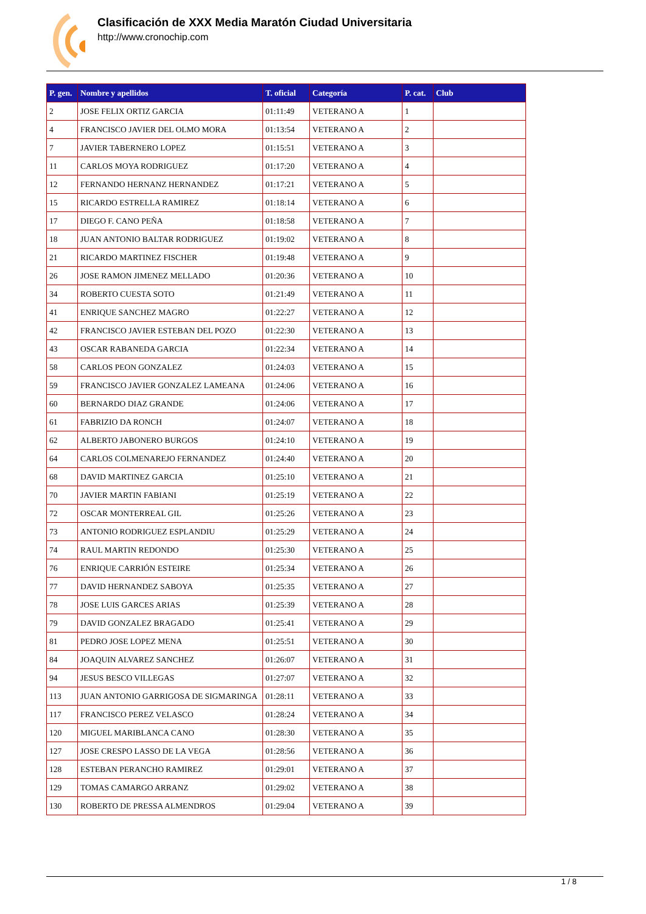Clasificación de XXX Media Maratón Ciudad Universitaria
http://www.cronochip.com
| P. gen. | Nombre y apellidos | T. oficial | Categoría | P. cat. | Club |
| --- | --- | --- | --- | --- | --- |
| 2 | JOSE FELIX ORTIZ GARCIA | 01:11:49 | VETERANO A | 1 | |
| 4 | FRANCISCO JAVIER DEL OLMO MORA | 01:13:54 | VETERANO A | 2 | |
| 7 | JAVIER TABERNERO LOPEZ | 01:15:51 | VETERANO A | 3 | |
| 11 | CARLOS MOYA RODRIGUEZ | 01:17:20 | VETERANO A | 4 | |
| 12 | FERNANDO HERNANZ HERNANDEZ | 01:17:21 | VETERANO A | 5 | |
| 15 | RICARDO ESTRELLA RAMIREZ | 01:18:14 | VETERANO A | 6 | |
| 17 | DIEGO F. CANO PEÑA | 01:18:58 | VETERANO A | 7 | |
| 18 | JUAN ANTONIO BALTAR RODRIGUEZ | 01:19:02 | VETERANO A | 8 | |
| 21 | RICARDO MARTINEZ FISCHER | 01:19:48 | VETERANO A | 9 | |
| 26 | JOSE RAMON JIMENEZ MELLADO | 01:20:36 | VETERANO A | 10 | |
| 34 | ROBERTO CUESTA SOTO | 01:21:49 | VETERANO A | 11 | |
| 41 | ENRIQUE SANCHEZ MAGRO | 01:22:27 | VETERANO A | 12 | |
| 42 | FRANCISCO JAVIER ESTEBAN DEL POZO | 01:22:30 | VETERANO A | 13 | |
| 43 | OSCAR RABANEDA GARCIA | 01:22:34 | VETERANO A | 14 | |
| 58 | CARLOS PEON GONZALEZ | 01:24:03 | VETERANO A | 15 | |
| 59 | FRANCISCO JAVIER GONZALEZ LAMEANA | 01:24:06 | VETERANO A | 16 | |
| 60 | BERNARDO DIAZ GRANDE | 01:24:06 | VETERANO A | 17 | |
| 61 | FABRIZIO DA RONCH | 01:24:07 | VETERANO A | 18 | |
| 62 | ALBERTO JABONERO BURGOS | 01:24:10 | VETERANO A | 19 | |
| 64 | CARLOS COLMENAREJO FERNANDEZ | 01:24:40 | VETERANO A | 20 | |
| 68 | DAVID MARTINEZ GARCIA | 01:25:10 | VETERANO A | 21 | |
| 70 | JAVIER MARTIN FABIANI | 01:25:19 | VETERANO A | 22 | |
| 72 | OSCAR MONTERREAL GIL | 01:25:26 | VETERANO A | 23 | |
| 73 | ANTONIO RODRIGUEZ ESPLANDIU | 01:25:29 | VETERANO A | 24 | |
| 74 | RAUL MARTIN REDONDO | 01:25:30 | VETERANO A | 25 | |
| 76 | ENRIQUE CARRIÓN ESTEIRE | 01:25:34 | VETERANO A | 26 | |
| 77 | DAVID HERNANDEZ SABOYA | 01:25:35 | VETERANO A | 27 | |
| 78 | JOSE LUIS GARCES ARIAS | 01:25:39 | VETERANO A | 28 | |
| 79 | DAVID GONZALEZ BRAGADO | 01:25:41 | VETERANO A | 29 | |
| 81 | PEDRO JOSE LOPEZ MENA | 01:25:51 | VETERANO A | 30 | |
| 84 | JOAQUIN ALVAREZ SANCHEZ | 01:26:07 | VETERANO A | 31 | |
| 94 | JESUS BESCO VILLEGAS | 01:27:07 | VETERANO A | 32 | |
| 113 | JUAN ANTONIO GARRIGOSA DE SIGMARINGA | 01:28:11 | VETERANO A | 33 | |
| 117 | FRANCISCO PEREZ VELASCO | 01:28:24 | VETERANO A | 34 | |
| 120 | MIGUEL MARIBLANCA CANO | 01:28:30 | VETERANO A | 35 | |
| 127 | JOSE CRESPO LASSO DE LA VEGA | 01:28:56 | VETERANO A | 36 | |
| 128 | ESTEBAN PERANCHO RAMIREZ | 01:29:01 | VETERANO A | 37 | |
| 129 | TOMAS CAMARGO ARRANZ | 01:29:02 | VETERANO A | 38 | |
| 130 | ROBERTO DE PRESSA ALMENDROS | 01:29:04 | VETERANO A | 39 | |
1 / 8